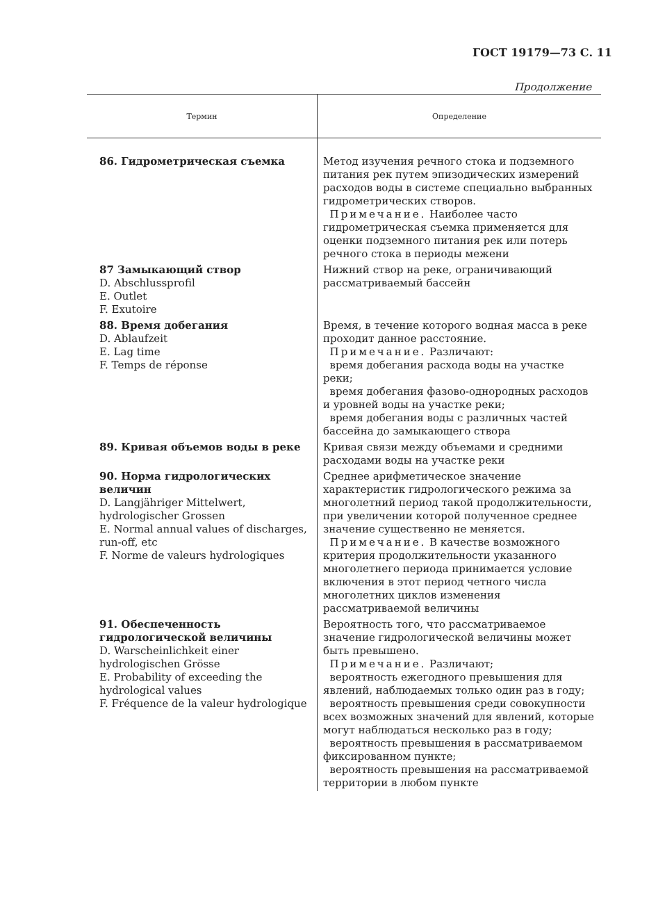ГОСТ 19179—73 С. 11
Продолжение
| Термин | Определение |
| --- | --- |
| 86. Гидрометрическая съемка | Метод изучения речного стока и подземного питания рек путем эпизодических измерений расходов воды в системе специально выбранных гидрометрических створов. Примечание. Наиболее часто гидрометрическая съемка применяется для оценки подземного питания рек или потерь речного стока в периоды межени |
| 87 Замыкающий створ D. Abschlussprofil E. Outlet F. Exutoire | Нижний створ на реке, ограничивающий рассматриваемый бассейн |
| 88. Время добегания D. Ablaufzeit E. Lag time F. Temps de réponse | Время, в течение которого водная масса в реке проходит данное расстояние. Примечание. Различают: время добегания расхода воды на участке реки; время добегания фазово-однородных расходов и уровней воды на участке реки; время добегания воды с различных частей бассейна до замыкающего створа |
| 89. Кривая объемов воды в реке | Кривая связи между объемами и средними расходами воды на участке реки |
| 90. Норма гидрологических величин D. Langjähriger Mittelwert, hydrologischer Grossen E. Normal annual values of discharges, run-off, etc F. Norme de valeurs hydrologiques | Среднее арифметическое значение характеристик гидрологического режима за многолетний период такой продолжительности, при увеличении которой полученное среднее значение существенно не меняется. Примечание. В качестве возможного критерия продолжительности указанного многолетнего периода принимается условие включения в этот период четного числа многолетних циклов изменения рассматриваемой величины |
| 91. Обеспеченность гидрологической величины D. Warscheinlichkeit einer hydrologischen Grösse E. Probability of exceeding the hydrological values F. Fréquence de la valeur hydrologique | Вероятность того, что рассматриваемое значение гидрологической величины может быть превышено. Примечание. Различают; вероятность ежегодного превышения для явлений, наблюдаемых только один раз в году; вероятность превышения среди совокупности всех возможных значений для явлений, которые могут наблюдаться несколько раз в году; вероятность превышения в рассматриваемом фиксированном пункте; вероятность превышения на рассматриваемой территории в любом пункте |